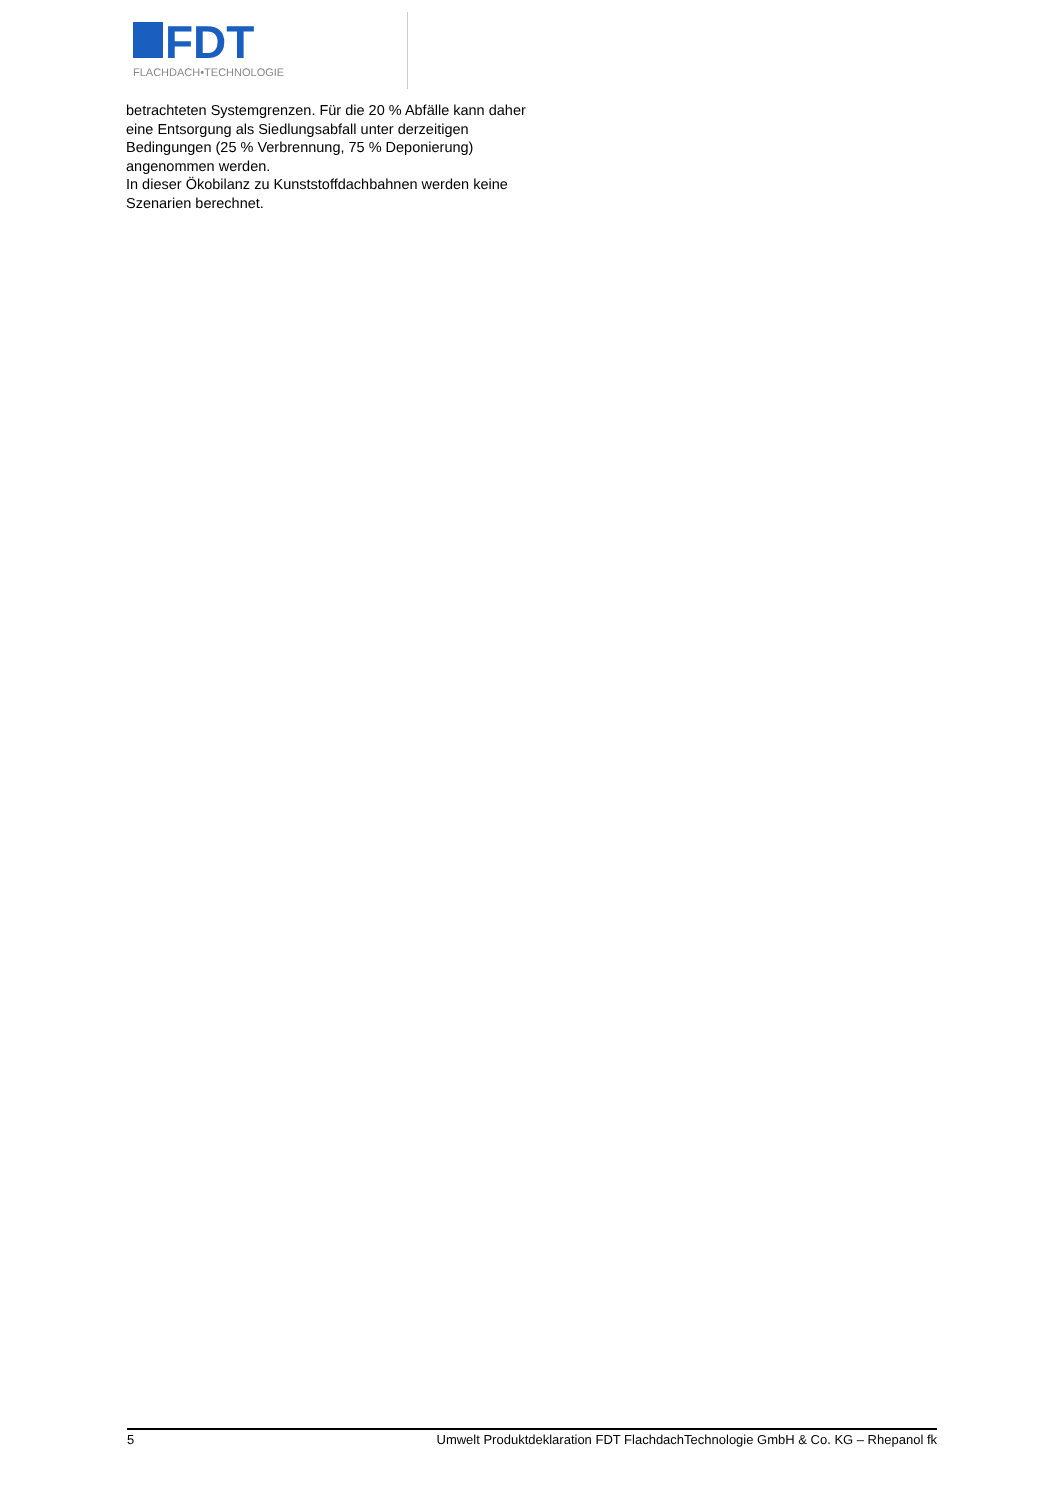FDT
FLACHDACH•TECHNOLOGIE
betrachteten Systemgrenzen. Für die 20 % Abfälle kann daher eine Entsorgung als Siedlungsabfall unter derzeitigen Bedingungen (25 % Verbrennung, 75 % Deponierung) angenommen werden.
In dieser Ökobilanz zu Kunststoffdachbahnen werden keine Szenarien berechnet.
5 Umwelt Produktdeklaration FDT FlachdachTechnologie GmbH & Co. KG – Rhepanol fk